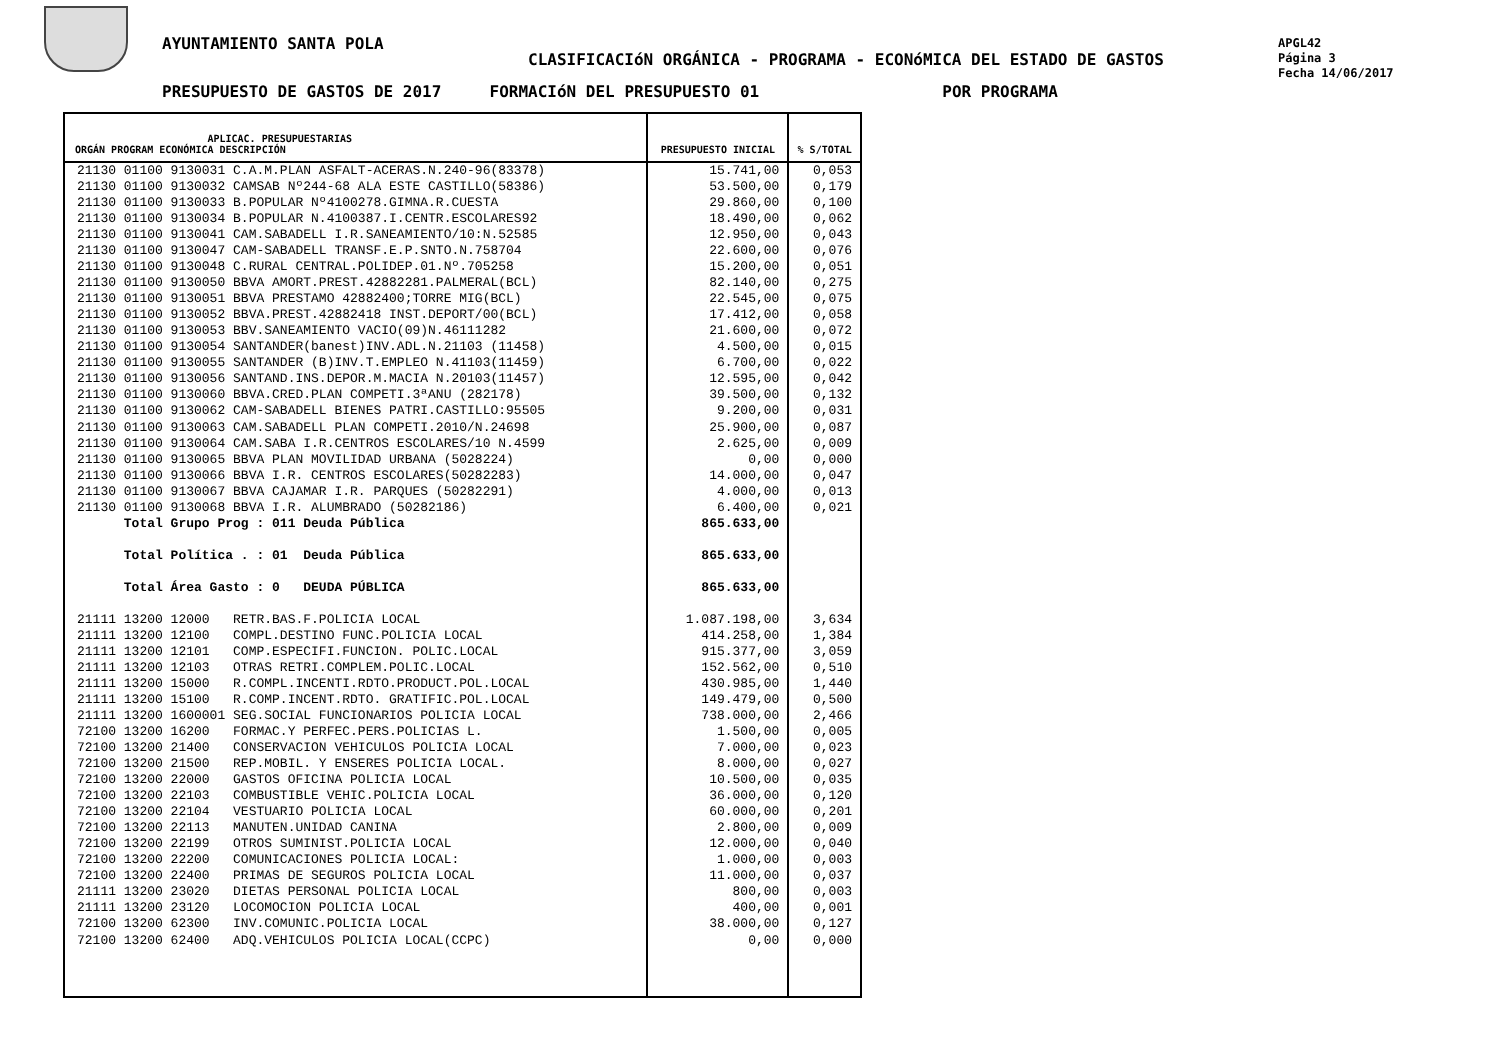AYUNTAMIENTO SANTA POLA
CLASIFICACIóN ORGÁNICA - PROGRAMA - ECONóMICA DEL ESTADO DE GASTOS
PRESUPUESTO DE GASTOS DE 2017 FORMACIóN DEL PRESUPUESTO 01 POR PROGRAMA
APGL42
Página 3
Fecha 14/06/2017
| APLICAC. PRESUPUESTARIAS ORGÁN PROGRAM ECONÓMICA DESCRIPCIÓN | PRESUPUESTO INICIAL | % S/TOTAL |
| --- | --- | --- |
| 21130 01100 9130031 C.A.M.PLAN ASFALT-ACERAS.N.240-96(83378) | 15.741,00 | 0,053 |
| 21130 01100 9130032 CAMSAB Nº244-68 ALA ESTE CASTILLO(58386) | 53.500,00 | 0,179 |
| 21130 01100 9130033 B.POPULAR Nº4100278.GIMNA.R.CUESTA | 29.860,00 | 0,100 |
| 21130 01100 9130034 B.POPULAR N.4100387.I.CENTR.ESCOLARES92 | 18.490,00 | 0,062 |
| 21130 01100 9130041 CAM.SABADELL I.R.SANEAMIENTO/10:N.52585 | 12.950,00 | 0,043 |
| 21130 01100 9130047 CAM-SABADELL TRANSF.E.P.SNTO.N.758704 | 22.600,00 | 0,076 |
| 21130 01100 9130048 C.RURAL CENTRAL.POLIDEP.01.Nº.705258 | 15.200,00 | 0,051 |
| 21130 01100 9130050 BBVA AMORT.PREST.42882281.PALMERAL(BCL) | 82.140,00 | 0,275 |
| 21130 01100 9130051 BBVA PRESTAMO 42882400;TORRE MIG(BCL) | 22.545,00 | 0,075 |
| 21130 01100 9130052 BBVA.PREST.42882418 INST.DEPORT/00(BCL) | 17.412,00 | 0,058 |
| 21130 01100 9130053 BBV.SANEAMIENTO VACIO(09)N.46111282 | 21.600,00 | 0,072 |
| 21130 01100 9130054 SANTANDER(banest)INV.ADL.N.21103 (11458) | 4.500,00 | 0,015 |
| 21130 01100 9130055 SANTANDER (B)INV.T.EMPLEO N.41103(11459) | 6.700,00 | 0,022 |
| 21130 01100 9130056 SANTAND.INS.DEPOR.M.MACIA N.20103(11457) | 12.595,00 | 0,042 |
| 21130 01100 9130060 BBVA.CRED.PLAN COMPETI.3ªANU (282178) | 39.500,00 | 0,132 |
| 21130 01100 9130062 CAM-SABADELL BIENES PATRI.CASTILLO:95505 | 9.200,00 | 0,031 |
| 21130 01100 9130063 CAM.SABADELL PLAN COMPETI.2010/N.24698 | 25.900,00 | 0,087 |
| 21130 01100 9130064 CAM.SABA I.R.CENTROS ESCOLARES/10 N.4599 | 2.625,00 | 0,009 |
| 21130 01100 9130065 BBVA PLAN MOVILIDAD URBANA (5028224) | 0,00 | 0,000 |
| 21130 01100 9130066 BBVA I.R. CENTROS ESCOLARES(50282283) | 14.000,00 | 0,047 |
| 21130 01100 9130067 BBVA CAJAMAR I.R. PARQUES (50282291) | 4.000,00 | 0,013 |
| 21130 01100 9130068 BBVA I.R. ALUMBRADO (50282186) | 6.400,00 | 0,021 |
| Total Grupo Prog : 011 Deuda Pública | 865.633,00 | |
| Total Política . : 01 Deuda Pública | 865.633,00 | |
| Total Área Gasto : 0 DEUDA PÚBLICA | 865.633,00 | |
| 21111 13200 12000 RETR.BAS.F.POLICIA LOCAL | 1.087.198,00 | 3,634 |
| 21111 13200 12100 COMPL.DESTINO FUNC.POLICIA LOCAL | 414.258,00 | 1,384 |
| 21111 13200 12101 COMP.ESPECIFI.FUNCION. POLIC.LOCAL | 915.377,00 | 3,059 |
| 21111 13200 12103 OTRAS RETRI.COMPLEM.POLIC.LOCAL | 152.562,00 | 0,510 |
| 21111 13200 15000 R.COMPL.INCENTI.RDTO.PRODUCT.POL.LOCAL | 430.985,00 | 1,440 |
| 21111 13200 15100 R.COMP.INCENT.RDTO. GRATIFIC.POL.LOCAL | 149.479,00 | 0,500 |
| 21111 13200 1600001 SEG.SOCIAL FUNCIONARIOS POLICIA LOCAL | 738.000,00 | 2,466 |
| 72100 13200 16200 FORMAC.Y PERFEC.PERS.POLICIAS L. | 1.500,00 | 0,005 |
| 72100 13200 21400 CONSERVACION VEHICULOS POLICIA LOCAL | 7.000,00 | 0,023 |
| 72100 13200 21500 REP.MOBIL. Y ENSERES POLICIA LOCAL. | 8.000,00 | 0,027 |
| 72100 13200 22000 GASTOS OFICINA POLICIA LOCAL | 10.500,00 | 0,035 |
| 72100 13200 22103 COMBUSTIBLE VEHIC.POLICIA LOCAL | 36.000,00 | 0,120 |
| 72100 13200 22104 VESTUARIO POLICIA LOCAL | 60.000,00 | 0,201 |
| 72100 13200 22113 MANUTEN.UNIDAD CANINA | 2.800,00 | 0,009 |
| 72100 13200 22199 OTROS SUMINIST.POLICIA LOCAL | 12.000,00 | 0,040 |
| 72100 13200 22200 COMUNICACIONES POLICIA LOCAL: | 1.000,00 | 0,003 |
| 72100 13200 22400 PRIMAS DE SEGUROS POLICIA LOCAL | 11.000,00 | 0,037 |
| 21111 13200 23020 DIETAS PERSONAL POLICIA LOCAL | 800,00 | 0,003 |
| 21111 13200 23120 LOCOMOCION POLICIA LOCAL | 400,00 | 0,001 |
| 72100 13200 62300 INV.COMUNIC.POLICIA LOCAL | 38.000,00 | 0,127 |
| 72100 13200 62400 ADQ.VEHICULOS POLICIA LOCAL(CCPC) | 0,00 | 0,000 |